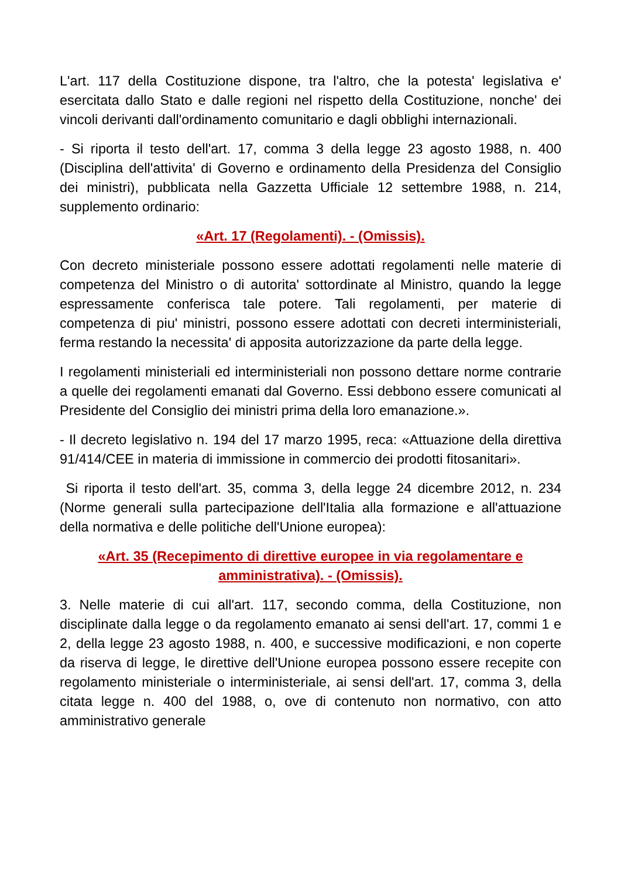L'art. 117 della Costituzione dispone, tra l'altro, che la potesta' legislativa e' esercitata dallo Stato e dalle regioni nel rispetto della Costituzione, nonche' dei vincoli derivanti dall'ordinamento comunitario e dagli obblighi internazionali.
- Si riporta il testo dell'art. 17, comma 3 della legge 23 agosto 1988, n. 400 (Disciplina dell'attivita' di Governo e ordinamento della Presidenza del Consiglio dei ministri), pubblicata nella Gazzetta Ufficiale 12 settembre 1988, n. 214, supplemento ordinario:
«Art. 17 (Regolamenti). - (Omissis).
Con decreto ministeriale possono essere adottati regolamenti nelle materie di competenza del Ministro o di autorita' sottordinate al Ministro, quando la legge espressamente conferisca tale potere. Tali regolamenti, per materie di competenza di piu' ministri, possono essere adottati con decreti interministeriali, ferma restando la necessita' di apposita autorizzazione da parte della legge.
I regolamenti ministeriali ed interministeriali non possono dettare norme contrarie a quelle dei regolamenti emanati dal Governo. Essi debbono essere comunicati al Presidente del Consiglio dei ministri prima della loro emanazione.».
- Il decreto legislativo n. 194 del 17 marzo 1995, reca: «Attuazione della direttiva 91/414/CEE in materia di immissione in commercio dei prodotti fitosanitari».
Si riporta il testo dell'art. 35, comma 3, della legge 24 dicembre 2012, n. 234 (Norme generali sulla partecipazione dell'Italia alla formazione e all'attuazione della normativa e delle politiche dell'Unione europea):
«Art. 35 (Recepimento di direttive europee in via regolamentare e amministrativa). - (Omissis).
3. Nelle materie di cui all'art. 117, secondo comma, della Costituzione, non disciplinate dalla legge o da regolamento emanato ai sensi dell'art. 17, commi 1 e 2, della legge 23 agosto 1988, n. 400, e successive modificazioni, e non coperte da riserva di legge, le direttive dell'Unione europea possono essere recepite con regolamento ministeriale o interministeriale, ai sensi dell'art. 17, comma 3, della citata legge n. 400 del 1988, o, ove di contenuto non normativo, con atto amministrativo generale